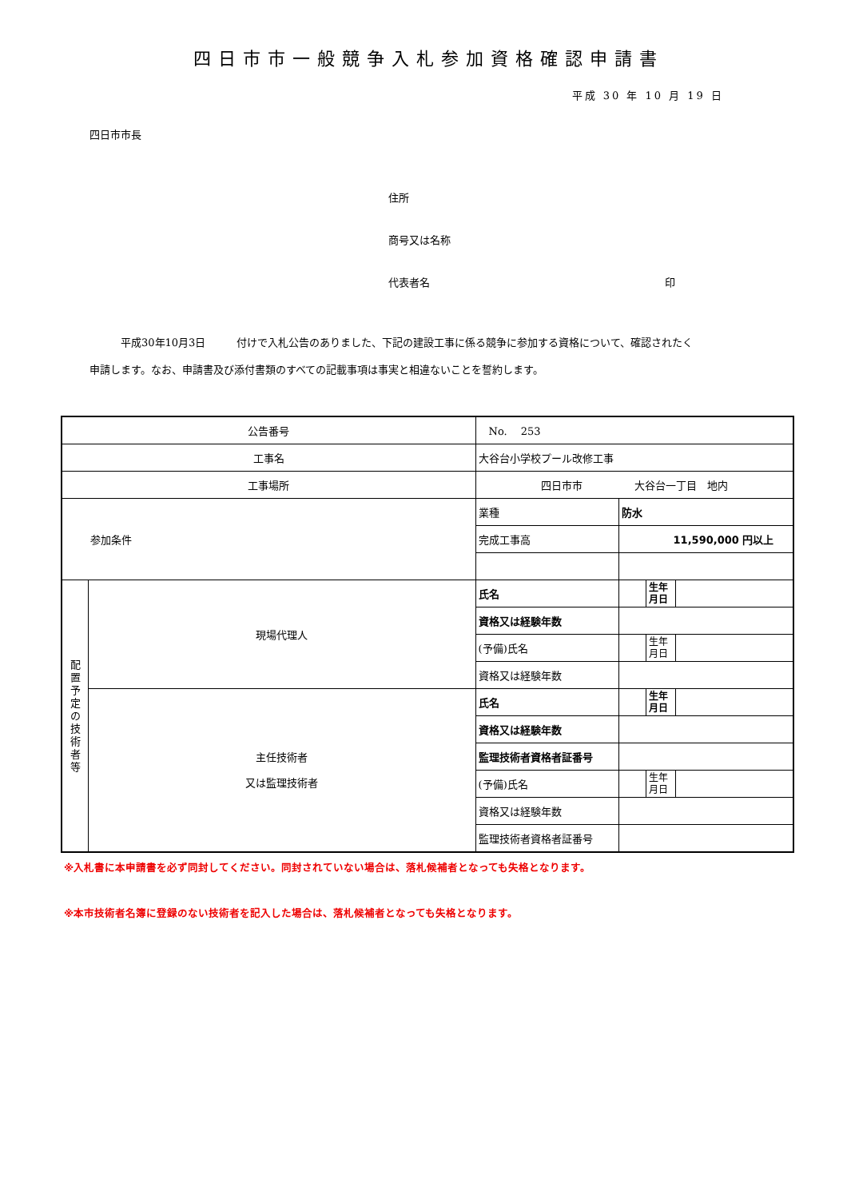四日市市一般競争入札参加資格確認申請書
平成 30 年 10 月 19 日
四日市市長
住所
商号又は名称
代表者名 印
　　　平成30年10月3日　　　付けで入札公告のありました、下記の建設工事に係る競争に参加する資格について、確認されたく
申請します。なお、申請書及び添付書類のすべての記載事項は事実と相違ないことを誓約します。
| 公告番号 | | No. 253 | | | |
| 工事名 | | 大谷台小学校プール改修工事 | | | |
| 工事場所 | | 四日市市 大谷台一丁目 地内 | | | |
| 参加条件 | | 業種 | 防水 | | |
| | | 完成工事高 | 11,590,000 円以上 | | |
| 配 置 予 定 の 技 術 者 等 | 現場代理人 | 氏名 | | 生年 月日 | |
| | | 資格又は経験年数 | | | |
| | | (予備)氏名 | | 生年 月日 | |
| | | 資格又は経験年数 | | | |
| | 主任技術者 又は監理技術者 | 氏名 | | 生年 月日 | |
| | | 資格又は経験年数 | | | |
| | | 監理技術者資格者証番号 | | | |
| | | (予備)氏名 | | 生年 月日 | |
| | | 資格又は経験年数 | | | |
| | | 監理技術者資格者証番号 | | | |
※入札書に本申請書を必ず同封してください。同封されていない場合は、落札候補者となっても失格となります。
※本市技術者名簿に登録のない技術者を記入した場合は、落札候補者となっても失格となります。